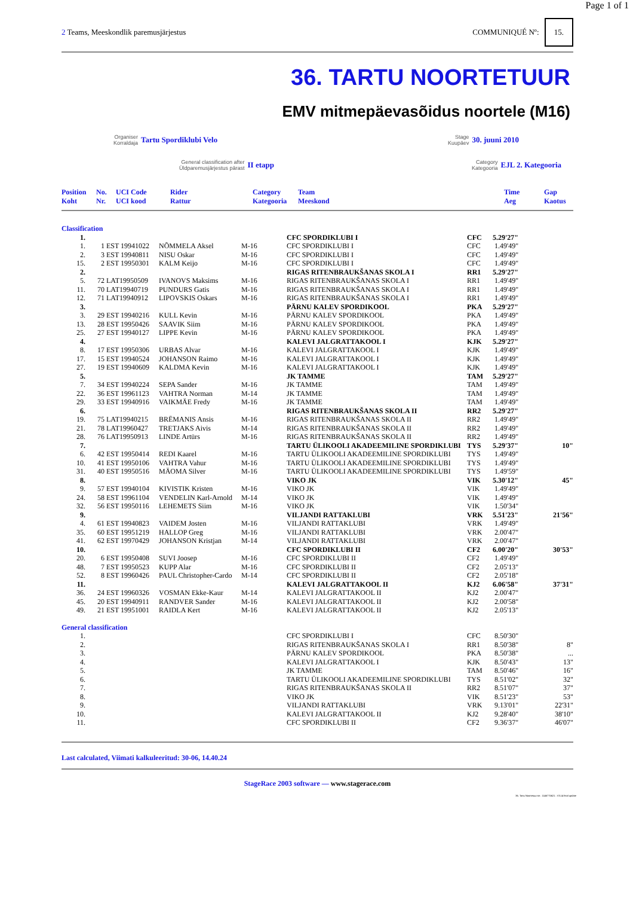Page 1 of 1
2 Teams, Meeskondlik paremusjärjestus
COMMUNIQUÉ Nº: 15.
36. TARTU NOORTETUUR
EMV mitmepäevasõidus noortele (M16)
Organiser
Korraldaja Tartu Spordiklubi Velo
Stage
Kuupäev 30. juuni 2010
General classification after
Üldparemusjärjestus pärast II etapp
Category
Kategooria EJL 2. Kategooria
| Position Koht | No. Nr. | UCI Code UCI kood | Rider Rattur | Category Kategooria | Team Meeskond | | Time Aeg | Gap Kaotus |
| --- | --- | --- | --- | --- | --- | --- | --- | --- |
| Classification | | | | | | | | |
| 1. | | | | | CFC SPORDIKLUBI I | CFC | 5.29'27" | |
| 1. | 1 | EST 19941022 | NÕMMELA Aksel | M-16 | CFC SPORDIKLUBI I | CFC | 1.49'49" | |
| 2. | 3 | EST 19940811 | NISU Oskar | M-16 | CFC SPORDIKLUBI I | CFC | 1.49'49" | |
| 15. | 2 | EST 19950301 | KALM Keijo | M-16 | CFC SPORDIKLUBI I | CFC | 1.49'49" | |
| 2. | | | | | RIGAS RITENBRAUKŠANAS SKOLA I | RR1 | 5.29'27" | |
| 5. | 72 | LAT19950509 | IVANOVS Maksims | M-16 | RIGAS RITENBRAUKŠANAS SKOLA I | RR1 | 1.49'49" | |
| 11. | 70 | LAT19940719 | PUNDURS Gatis | M-16 | RIGAS RITENBRAUKŠANAS SKOLA I | RR1 | 1.49'49" | |
| 12. | 71 | LAT19940912 | LIPOVSKIS Oskars | M-16 | RIGAS RITENBRAUKŠANAS SKOLA I | RR1 | 1.49'49" | |
| 3. | | | | | PÄRNU KALEV SPORDIKOOL | PKA | 5.29'27" | |
| 3. | 29 | EST 19940216 | KULL Kevin | M-16 | PÄRNU KALEV SPORDIKOOL | PKA | 1.49'49" | |
| 13. | 28 | EST 19950426 | SAAVIK Siim | M-16 | PÄRNU KALEV SPORDIKOOL | PKA | 1.49'49" | |
| 25. | 27 | EST 19940127 | LIPPE Kevin | M-16 | PÄRNU KALEV SPORDIKOOL | PKA | 1.49'49" | |
| 4. | | | | | KALEVI JALGRATTAKOOL I | KJK | 5.29'27" | |
| 8. | 17 | EST 19950306 | URBAS Alvar | M-16 | KALEVI JALGRATTAKOOL I | KJK | 1.49'49" | |
| 17. | 15 | EST 19940524 | JOHANSON Raimo | M-16 | KALEVI JALGRATTAKOOL I | KJK | 1.49'49" | |
| 27. | 19 | EST 19940609 | KALDMA Kevin | M-16 | KALEVI JALGRATTAKOOL I | KJK | 1.49'49" | |
| 5. | | | | | JK TAMME | TAM | 5.29'27" | |
| 7. | 34 | EST 19940224 | SEPA Sander | M-16 | JK TAMME | TAM | 1.49'49" | |
| 22. | 36 | EST 19961123 | VAHTRA Norman | M-14 | JK TAMME | TAM | 1.49'49" | |
| 29. | 33 | EST 19940916 | VAIKMÄE Fredy | M-16 | JK TAMME | TAM | 1.49'49" | |
| 6. | | | | | RIGAS RITENBRAUKŠANAS SKOLA II | RR2 | 5.29'27" | |
| 19. | 75 | LAT19940215 | BRĒMANIS Ansis | M-16 | RIGAS RITENBRAUKŠANAS SKOLA II | RR2 | 1.49'49" | |
| 21. | 78 | LAT19960427 | TRETJAKS Aivis | M-14 | RIGAS RITENBRAUKŠANAS SKOLA II | RR2 | 1.49'49" | |
| 28. | 76 | LAT19950913 | LINDE Artūrs | M-16 | RIGAS RITENBRAUKŠANAS SKOLA II | RR2 | 1.49'49" | |
| 7. | | | | | TARTU ÜLIKOOLI AKADEEMILINE SPORDIKLUBI | TYS | 5.29'37" | 10" |
| 6. | 42 | EST 19950414 | REDI Kaarel | M-16 | TARTU ÜLIKOOLI AKADEEMILINE SPORDIKLUBI | TYS | 1.49'49" | |
| 10. | 41 | EST 19950106 | VAHTRA Vahur | M-16 | TARTU ÜLIKOOLI AKADEEMILINE SPORDIKLUBI | TYS | 1.49'49" | |
| 31. | 40 | EST 19950516 | MÄOMA Silver | M-16 | TARTU ÜLIKOOLI AKADEEMILINE SPORDIKLUBI | TYS | 1.49'59" | |
| 8. | | | | | VIKO JK | VIK | 5.30'12" | 45" |
| 9. | 57 | EST 19940104 | KIVISTIK Kristen | M-16 | VIKO JK | VIK | 1.49'49" | |
| 24. | 58 | EST 19961104 | VENDELIN Karl-Arnold | M-14 | VIKO JK | VIK | 1.49'49" | |
| 32. | 56 | EST 19950116 | LEHEMETS Siim | M-16 | VIKO JK | VIK | 1.50'34" | |
| 9. | | | | | VILJANDI RATTAKLUBI | VRK | 5.51'23" | 21'56" |
| 4. | 61 | EST 19940823 | VAIDEM Josten | M-16 | VILJANDI RATTAKLUBI | VRK | 1.49'49" | |
| 35. | 60 | EST 19951219 | HALLOP Greg | M-16 | VILJANDI RATTAKLUBI | VRK | 2.00'47" | |
| 41. | 62 | EST 19970429 | JOHANSON Kristjan | M-14 | VILJANDI RATTAKLUBI | VRK | 2.00'47" | |
| 10. | | | | | CFC SPORDIKLUBI II | CF2 | 6.00'20" | 30'53" |
| 20. | 6 | EST 19950408 | SUVI Joosep | M-16 | CFC SPORDIKLUBI II | CF2 | 1.49'49" | |
| 48. | 7 | EST 19950523 | KUPP Alar | M-16 | CFC SPORDIKLUBI II | CF2 | 2.05'13" | |
| 52. | 8 | EST 19960426 | PAUL Christopher-Cardo | M-14 | CFC SPORDIKLUBI II | CF2 | 2.05'18" | |
| 11. | | | | | KALEVI JALGRATTAKOOL II | KJ2 | 6.06'58" | 37'31" |
| 36. | 24 | EST 19960326 | VOSMAN Ekke-Kaur | M-14 | KALEVI JALGRATTAKOOL II | KJ2 | 2.00'47" | |
| 45. | 20 | EST 19940911 | RANDVER Sander | M-16 | KALEVI JALGRATTAKOOL II | KJ2 | 2.00'58" | |
| 49. | 21 | EST 19951001 | RAIDLA Kert | M-16 | KALEVI JALGRATTAKOOL II | KJ2 | 2.05'13" | |
| General classification | | | | | | | | |
| 1. | | | | | CFC SPORDIKLUBI I | CFC | 8.50'30" | |
| 2. | | | | | RIGAS RITENBRAUKŠANAS SKOLA I | RR1 | 8.50'38" | 8" |
| 3. | | | | | PÄRNU KALEV SPORDIKOOL | PKA | 8.50'38" | ... |
| 4. | | | | | KALEVI JALGRATTAKOOL I | KJK | 8.50'43" | 13" |
| 5. | | | | | JK TAMME | TAM | 8.50'46" | 16" |
| 6. | | | | | TARTU ÜLIKOOLI AKADEEMILINE SPORDIKLUBI | TYS | 8.51'02" | 32" |
| 7. | | | | | RIGAS RITENBRAUKŠANAS SKOLA II | RR2 | 8.51'07" | 37" |
| 8. | | | | | VIKO JK | VIK | 8.51'23" | 53" |
| 9. | | | | | VILJANDI RATTAKLUBI | VRK | 9.13'01" | 22'31" |
| 10. | | | | | KALEVI JALGRATTAKOOL II | KJ2 | 9.28'40" | 38'10" |
| 11. | | | | | CFC SPORDIKLUBI II | CF2 | 9.36'37" | 46'07" |
Last calculated, Viimati kalkuleeritud: 30-06, 14.40.24
StageRace 2003 software — www.stagerace.com
36. Tartu Noortetuur.str : 1146775621 : V3.14 final update